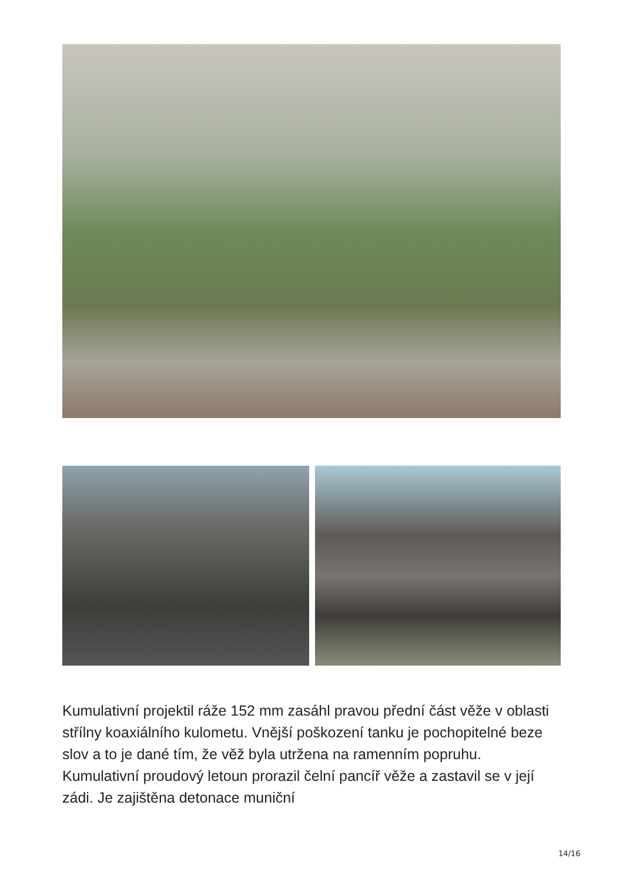Kumulativní projektil ráže 152 mm zasáhl pravou přední část věže v oblasti střílny koaxiálního kulometu. Vnější poškození tanku je pochopitelné beze slov a to je dané tím, že věž byla utržena na ramenním popruhu. Kumulativní proudový letoun prorazil čelní pancíř věže a zastavil se v její zádi. Je zajištěna detonace muniční
14/16